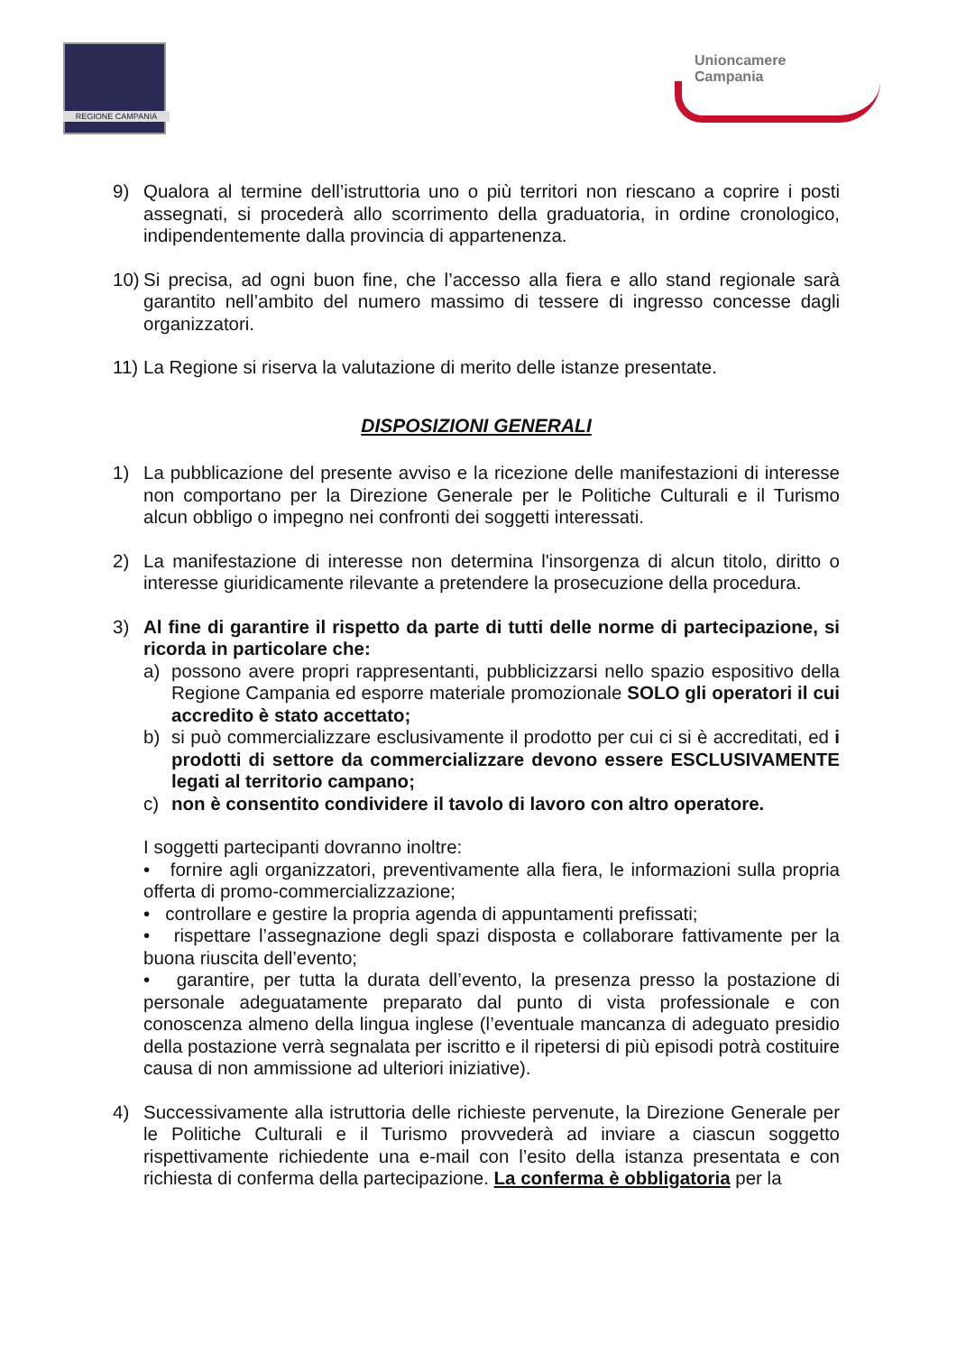REGIONE CAMPANIA
Unioncamere
Campania
9) Qualora al termine dell’istruttoria uno o più territori non riescano a coprire i posti assegnati, si procederà allo scorrimento della graduatoria, in ordine cronologico, indipendentemente dalla provincia di appartenenza.
10)
Si precisa, ad ogni buon fine, che l’accesso alla fiera e allo stand regionale sarà garantito nell’ambito del numero massimo di tessere di ingresso concesse dagli organizzatori.
11)
La Regione si riserva la valutazione di merito delle istanze presentate.
DISPOSIZIONI GENERALI
1) La pubblicazione del presente avviso e la ricezione delle manifestazioni di interesse non comportano per la Direzione Generale per le Politiche Culturali e il Turismo alcun obbligo o impegno nei confronti dei soggetti interessati.
2) La manifestazione di interesse non determina l'insorgenza di alcun titolo, diritto o interesse giuridicamente rilevante a pretendere la prosecuzione della procedura.
3) Al fine di garantire il rispetto da parte di tutti delle norme di partecipazione, si ricorda in particolare che:
a) possono avere propri rappresentanti, pubblicizzarsi nello spazio espositivo della Regione Campania ed esporre materiale promozionale SOLO gli operatori il cui accredito è stato accettato;
b) si può commercializzare esclusivamente il prodotto per cui ci si è accreditati, ed i prodotti di settore da commercializzare devono essere ESCLUSIVAMENTE legati al territorio campano;
c) non è consentito condividere il tavolo di lavoro con altro operatore.
I soggetti partecipanti dovranno inoltre:
• fornire agli organizzatori, preventivamente alla fiera, le informazioni sulla propria offerta di promo-commercializzazione;
• controllare e gestire la propria agenda di appuntamenti prefissati;
• rispettare l’assegnazione degli spazi disposta e collaborare fattivamente per la buona riuscita dell’evento;
• garantire, per tutta la durata dell’evento, la presenza presso la postazione di personale adeguatamente preparato dal punto di vista professionale e con conoscenza almeno della lingua inglese (l’eventuale mancanza di adeguato presidio della postazione verrà segnalata per iscritto e il ripetersi di più episodi potrà costituire causa di non ammissione ad ulteriori iniziative).
4) Successivamente alla istruttoria delle richieste pervenute, la Direzione Generale per le Politiche Culturali e il Turismo provvederà ad inviare a ciascun soggetto rispettivamente richiedente una e-mail con l’esito della istanza presentata e con richiesta di conferma della partecipazione. La conferma è obbligatoria per la